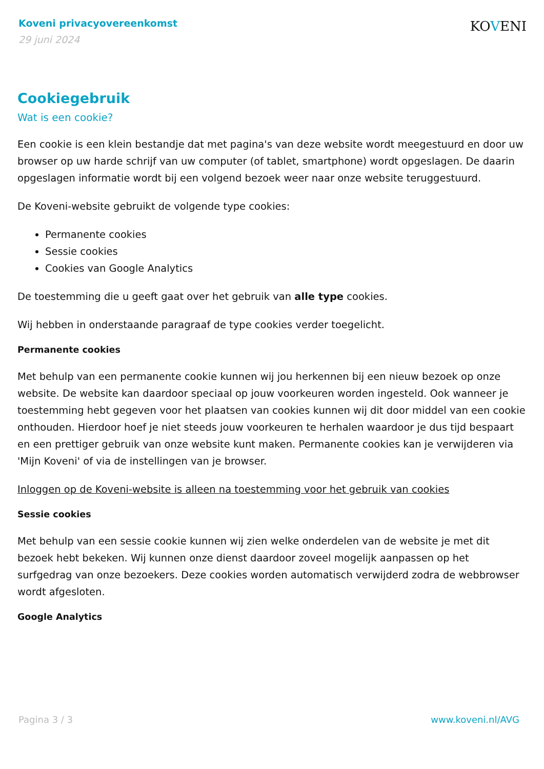Koveni privacyovereenkomst
29 juni 2024
KOVENI
Cookiegebruik
Wat is een cookie?
Een cookie is een klein bestandje dat met pagina's van deze website wordt meegestuurd en door uw browser op uw harde schrijf van uw computer (of tablet, smartphone) wordt opgeslagen. De daarin opgeslagen informatie wordt bij een volgend bezoek weer naar onze website teruggestuurd.
De Koveni-website gebruikt de volgende type cookies:
Permanente cookies
Sessie cookies
Cookies van Google Analytics
De toestemming die u geeft gaat over het gebruik van alle type cookies.
Wij hebben in onderstaande paragraaf de type cookies verder toegelicht.
Permanente cookies
Met behulp van een permanente cookie kunnen wij jou herkennen bij een nieuw bezoek op onze website. De website kan daardoor speciaal op jouw voorkeuren worden ingesteld. Ook wanneer je toestemming hebt gegeven voor het plaatsen van cookies kunnen wij dit door middel van een cookie onthouden. Hierdoor hoef je niet steeds jouw voorkeuren te herhalen waardoor je dus tijd bespaart en een prettiger gebruik van onze website kunt maken. Permanente cookies kan je verwijderen via 'Mijn Koveni' of via de instellingen van je browser.
Inloggen op de Koveni-website is alleen na toestemming voor het gebruik van cookies
Sessie cookies
Met behulp van een sessie cookie kunnen wij zien welke onderdelen van de website je met dit bezoek hebt bekeken. Wij kunnen onze dienst daardoor zoveel mogelijk aanpassen op het surfgedrag van onze bezoekers. Deze cookies worden automatisch verwijderd zodra de webbrowser wordt afgesloten.
Google Analytics
Pagina 3 / 3 www.koveni.nl/AVG